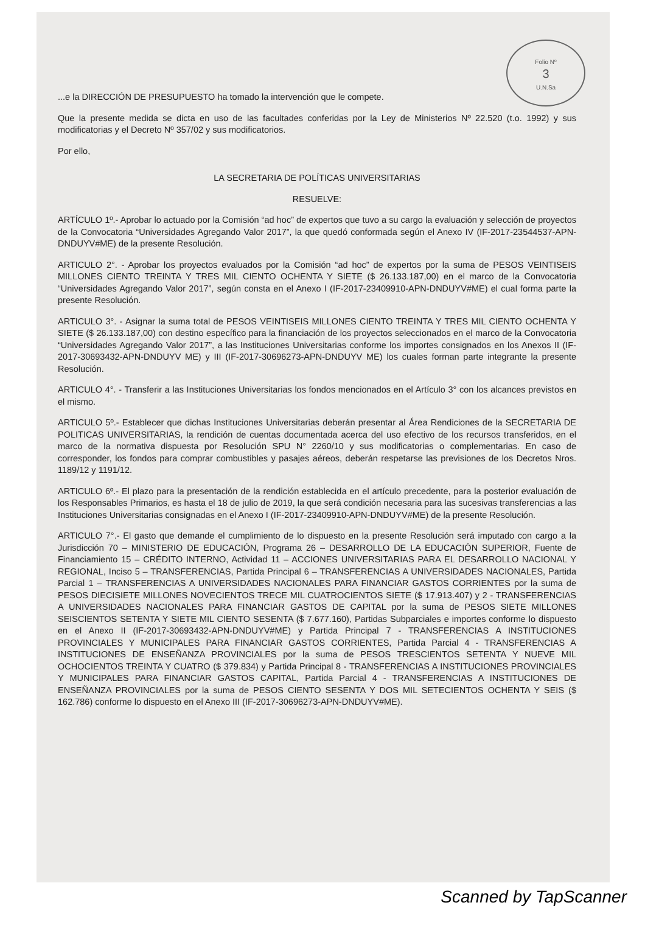Folio Nº
3
U.N.Sa
...e la DIRECCIÓN DE PRESUPUESTO ha tomado la intervención que le compete.
Que la presente medida se dicta en uso de las facultades conferidas por la Ley de Ministerios Nº 22.520 (t.o. 1992) y sus modificatorias y el Decreto Nº 357/02 y sus modificatorios.
Por ello,
LA SECRETARIA DE POLÍTICAS UNIVERSITARIAS
RESUELVE:
ARTÍCULO 1º.- Aprobar lo actuado por la Comisión “ad hoc” de expertos que tuvo a su cargo la evaluación y selección de proyectos de la Convocatoria “Universidades Agregando Valor 2017”, la que quedó conformada según el Anexo IV (IF-2017-23544537-APN-DNDUYV#ME) de la presente Resolución.
ARTICULO 2°. - Aprobar los proyectos evaluados por la Comisión “ad hoc” de expertos por la suma de PESOS VEINTISEIS MILLONES CIENTO TREINTA Y TRES MIL CIENTO OCHENTA Y SIETE ($ 26.133.187,00) en el marco de la Convocatoria “Universidades Agregando Valor 2017”, según consta en el Anexo I (IF-2017-23409910-APN-DNDUYV#ME) el cual forma parte la presente Resolución.
ARTICULO 3°. - Asignar la suma total de PESOS VEINTISEIS MILLONES CIENTO TREINTA Y TRES MIL CIENTO OCHENTA Y SIETE ($ 26.133.187,00) con destino específico para la financiación de los proyectos seleccionados en el marco de la Convocatoria “Universidades Agregando Valor 2017”, a las Instituciones Universitarias conforme los importes consignados en los Anexos II (IF-2017-30693432-APN-DNDUYV ME) y III (IF-2017-30696273-APN-DNDUYV ME) los cuales forman parte integrante la presente Resolución.
ARTICULO 4°. - Transferir a las Instituciones Universitarias los fondos mencionados en el Artículo 3° con los alcances previstos en el mismo.
ARTICULO 5º.- Establecer que dichas Instituciones Universitarias deberán presentar al Área Rendiciones de la SECRETARIA DE POLITICAS UNIVERSITARIAS, la rendición de cuentas documentada acerca del uso efectivo de los recursos transferidos, en el marco de la normativa dispuesta por Resolución SPU N° 2260/10 y sus modificatorias o complementarias. En caso de corresponder, los fondos para comprar combustibles y pasajes aéreos, deberán respetarse las previsiones de los Decretos Nros. 1189/12 y 1191/12.
ARTICULO 6º.- El plazo para la presentación de la rendición establecida en el artículo precedente, para la posterior evaluación de los Responsables Primarios, es hasta el 18 de julio de 2019, la que será condición necesaria para las sucesivas transferencias a las Instituciones Universitarias consignadas en el Anexo I (IF-2017-23409910-APN-DNDUYV#ME) de la presente Resolución.
ARTICULO 7°.- El gasto que demande el cumplimiento de lo dispuesto en la presente Resolución será imputado con cargo a la Jurisdicción 70 – MINISTERIO DE EDUCACIÓN, Programa 26 – DESARROLLO DE LA EDUCACIÓN SUPERIOR, Fuente de Financiamiento 15 – CRÉDITO INTERNO, Actividad 11 – ACCIONES UNIVERSITARIAS PARA EL DESARROLLO NACIONAL Y REGIONAL, Inciso 5 – TRANSFERENCIAS, Partida Principal 6 – TRANSFERENCIAS A UNIVERSIDADES NACIONALES, Partida Parcial 1 – TRANSFERENCIAS A UNIVERSIDADES NACIONALES PARA FINANCIAR GASTOS CORRIENTES por la suma de PESOS DIECISIETE MILLONES NOVECIENTOS TRECE MIL CUATROCIENTOS SIETE ($ 17.913.407) y 2 - TRANSFERENCIAS A UNIVERSIDADES NACIONALES PARA FINANCIAR GASTOS DE CAPITAL por la suma de PESOS SIETE MILLONES SEISCIENTOS SETENTA Y SIETE MIL CIENTO SESENTA ($ 7.677.160), Partidas Subparciales e importes conforme lo dispuesto en el Anexo II (IF-2017-30693432-APN-DNDUYV#ME) y Partida Principal 7 - TRANSFERENCIAS A INSTITUCIONES PROVINCIALES Y MUNICIPALES PARA FINANCIAR GASTOS CORRIENTES, Partida Parcial 4 - TRANSFERENCIAS A INSTITUCIONES DE ENSEÑANZA PROVINCIALES por la suma de PESOS TRESCIENTOS SETENTA Y NUEVE MIL OCHOCIENTOS TREINTA Y CUATRO ($ 379.834) y Partida Principal 8 - TRANSFERENCIAS A INSTITUCIONES PROVINCIALES Y MUNICIPALES PARA FINANCIAR GASTOS CAPITAL, Partida Parcial 4 - TRANSFERENCIAS A INSTITUCIONES DE ENSEÑANZA PROVINCIALES por la suma de PESOS CIENTO SESENTA Y DOS MIL SETECIENTOS OCHENTA Y SEIS ($ 162.786) conforme lo dispuesto en el Anexo III (IF-2017-30696273-APN-DNDUYV#ME).
Scanned by TapScanner